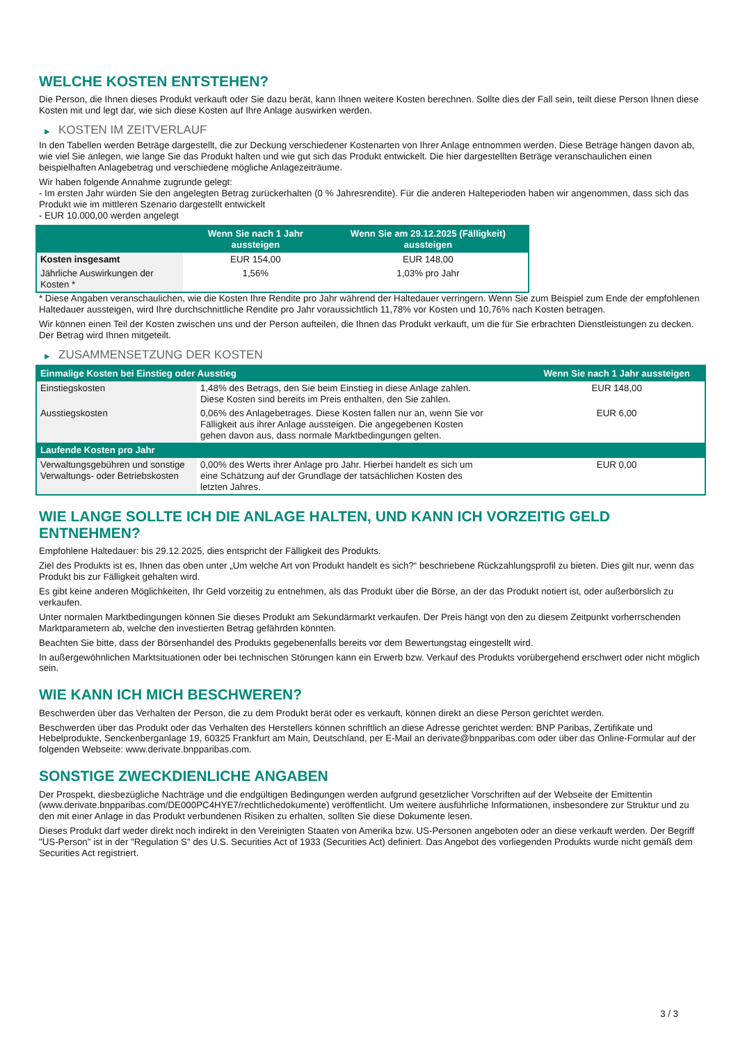WELCHE KOSTEN ENTSTEHEN?
Die Person, die Ihnen dieses Produkt verkauft oder Sie dazu berät, kann Ihnen weitere Kosten berechnen. Sollte dies der Fall sein, teilt diese Person Ihnen diese Kosten mit und legt dar, wie sich diese Kosten auf Ihre Anlage auswirken werden.
▶ KOSTEN IM ZEITVERLAUF
In den Tabellen werden Beträge dargestellt, die zur Deckung verschiedener Kostenarten von Ihrer Anlage entnommen werden. Diese Beträge hängen davon ab, wie viel Sie anlegen, wie lange Sie das Produkt halten und wie gut sich das Produkt entwickelt. Die hier dargestellten Beträge veranschaulichen einen beispielhaften Anlagebetrag und verschiedene mögliche Anlagezeiträume.
Wir haben folgende Annahme zugrunde gelegt:
- Im ersten Jahr würden Sie den angelegten Betrag zurückerhalten (0 % Jahresrendite). Für die anderen Halteperioden haben wir angenommen, dass sich das Produkt wie im mittleren Szenario dargestellt entwickelt
- EUR 10.000,00 werden angelegt
| | Wenn Sie nach 1 Jahr aussteigen | Wenn Sie am 29.12.2025 (Fälligkeit) aussteigen |
| --- | --- | --- |
| Kosten insgesamt | EUR 154,00 | EUR 148,00 |
| Jährliche Auswirkungen der Kosten * | 1,56% | 1,03% pro Jahr |
* Diese Angaben veranschaulichen, wie die Kosten Ihre Rendite pro Jahr während der Haltedauer verringern. Wenn Sie zum Beispiel zum Ende der empfohlenen Haltedauer aussteigen, wird Ihre durchschnittliche Rendite pro Jahr voraussichtlich 11,78% vor Kosten und 10,76% nach Kosten betragen.
Wir können einen Teil der Kosten zwischen uns und der Person aufteilen, die Ihnen das Produkt verkauft, um die für Sie erbrachten Dienstleistungen zu decken. Der Betrag wird Ihnen mitgeteilt.
▶ ZUSAMMENSETZUNG DER KOSTEN
| Einmalige Kosten bei Einstieg oder Ausstieg | | Wenn Sie nach 1 Jahr aussteigen |
| --- | --- | --- |
| Einstiegskosten | 1,48% des Betrags, den Sie beim Einstieg in diese Anlage zahlen. Diese Kosten sind bereits im Preis enthalten, den Sie zahlen. | EUR 148,00 |
| Ausstiegskosten | 0,06% des Anlagebetrages. Diese Kosten fallen nur an, wenn Sie vor Fälligkeit aus ihrer Anlage aussteigen. Die angegebenen Kosten gehen davon aus, dass normale Marktbedingungen gelten. | EUR 6,00 |
| Laufende Kosten pro Jahr | | |
| Verwaltungsgebühren und sonstige Verwaltungs- oder Betriebskosten | 0,00% des Werts ihrer Anlage pro Jahr. Hierbei handelt es sich um eine Schätzung auf der Grundlage der tatsächlichen Kosten des letzten Jahres. | EUR 0,00 |
WIE LANGE SOLLTE ICH DIE ANLAGE HALTEN, UND KANN ICH VORZEITIG GELD ENTNEHMEN?
Empfohlene Haltedauer: bis 29.12.2025, dies entspricht der Fälligkeit des Produkts.
Ziel des Produkts ist es, Ihnen das oben unter „Um welche Art von Produkt handelt es sich?“ beschriebene Rückzahlungsprofil zu bieten. Dies gilt nur, wenn das Produkt bis zur Fälligkeit gehalten wird.
Es gibt keine anderen Möglichkeiten, Ihr Geld vorzeitig zu entnehmen, als das Produkt über die Börse, an der das Produkt notiert ist, oder außerbörslich zu verkaufen.
Unter normalen Marktbedingungen können Sie dieses Produkt am Sekundärmarkt verkaufen. Der Preis hängt von den zu diesem Zeitpunkt vorherrschenden Marktparametern ab, welche den investierten Betrag gefährden könnten.
Beachten Sie bitte, dass der Börsenhandel des Produkts gegebenenfalls bereits vor dem Bewertungstag eingestellt wird.
In außergewöhnlichen Marktsituationen oder bei technischen Störungen kann ein Erwerb bzw. Verkauf des Produkts vorübergehend erschwert oder nicht möglich sein.
WIE KANN ICH MICH BESCHWEREN?
Beschwerden über das Verhalten der Person, die zu dem Produkt berät oder es verkauft, können direkt an diese Person gerichtet werden.
Beschwerden über das Produkt oder das Verhalten des Herstellers können schriftlich an diese Adresse gerichtet werden: BNP Paribas, Zertifikate und Hebelprodukte, Senckenberganlage 19, 60325 Frankfurt am Main, Deutschland, per E-Mail an derivate@bnpparibas.com oder über das Online-Formular auf der folgenden Webseite: www.derivate.bnpparibas.com.
SONSTIGE ZWECKDIENLICHE ANGABEN
Der Prospekt, diesbezügliche Nachträge und die endgültigen Bedingungen werden aufgrund gesetzlicher Vorschriften auf der Webseite der Emittentin (www.derivate.bnpparibas.com/DE000PC4HYE7/rechtlichedokumente) veröffentlicht. Um weitere ausführliche Informationen, insbesondere zur Struktur und zu den mit einer Anlage in das Produkt verbundenen Risiken zu erhalten, sollten Sie diese Dokumente lesen.
Dieses Produkt darf weder direkt noch indirekt in den Vereinigten Staaten von Amerika bzw. US-Personen angeboten oder an diese verkauft werden. Der Begriff "US-Person" ist in der "Regulation S" des U.S. Securities Act of 1933 (Securities Act) definiert. Das Angebot des vorliegenden Produkts wurde nicht gemäß dem Securities Act registriert.
3 / 3